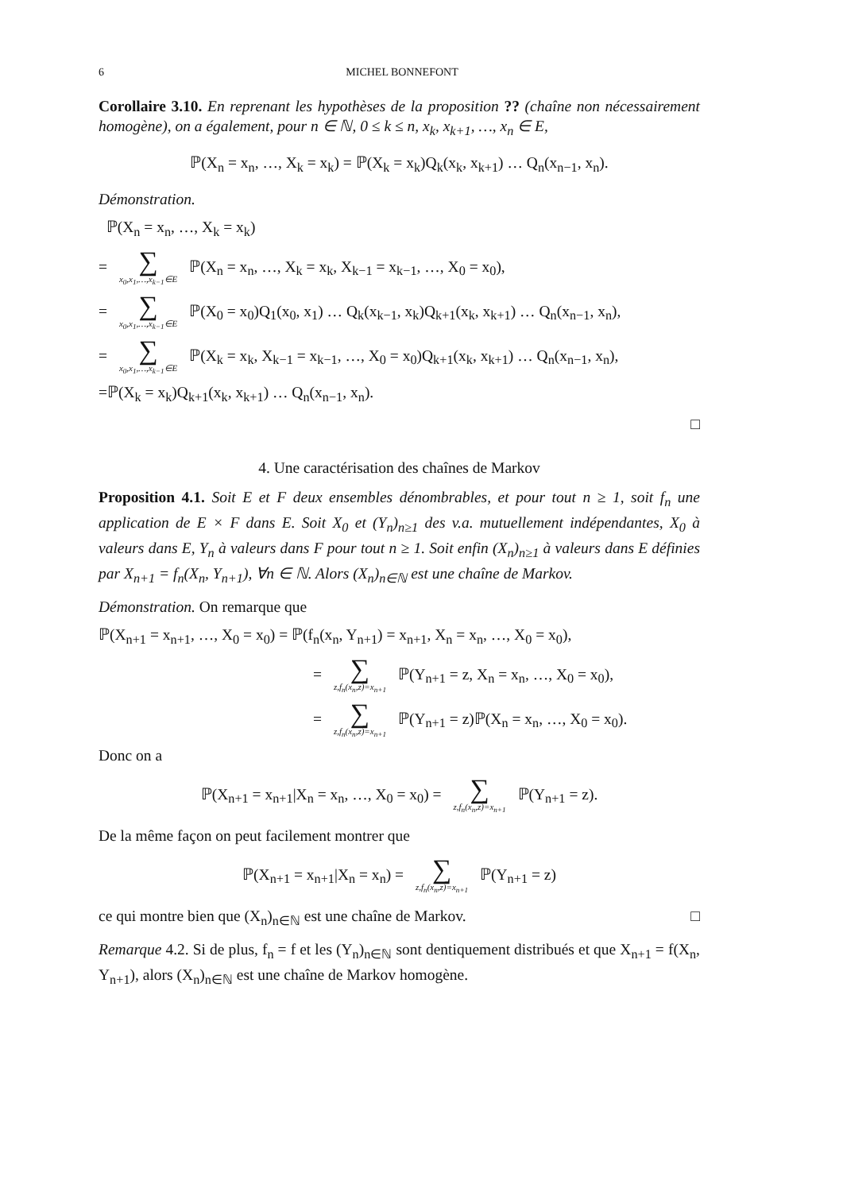6 MICHEL BONNEFONT
Corollaire 3.10. En reprenant les hypothèses de la proposition ?? (chaîne non nécessairement homogène), on a également, pour n ∈ ℕ, 0 ≤ k ≤ n, x<sub>k</sub>, x<sub>k+1</sub>, …, x<sub>n</sub> ∈ E,
ℙ(X<sub>n</sub> = x<sub>n</sub>, …, X<sub>k</sub> = x<sub>k</sub>) = ℙ(X<sub>k</sub> = x<sub>k</sub>)Q<sub>k</sub>(x<sub>k</sub>, x<sub>k+1</sub>) … Q<sub>n</sub>(x<sub>n−1</sub>, x<sub>n</sub>).
Démonstration.
ℙ(X<sub>n</sub> = x<sub>n</sub>, …, X<sub>k</sub> = x<sub>k</sub>)
= ∑ x<sub>0</sub>,x<sub>1</sub>,…,x<sub>k−1</sub>∈E ℙ(X<sub>n</sub> = x<sub>n</sub>, …, X<sub>k</sub> = x<sub>k</sub>, X<sub>k−1</sub> = x<sub>k−1</sub>, …, X<sub>0</sub> = x<sub>0</sub>),
= ∑ x<sub>0</sub>,x<sub>1</sub>,…,x<sub>k−1</sub>∈E ℙ(X<sub>0</sub> = x<sub>0</sub>)Q<sub>1</sub>(x<sub>0</sub>, x<sub>1</sub>) … Q<sub>k</sub>(x<sub>k−1</sub>, x<sub>k</sub>)Q<sub>k+1</sub>(x<sub>k</sub>, x<sub>k+1</sub>) … Q<sub>n</sub>(x<sub>n−1</sub>, x<sub>n</sub>),
= ∑ x<sub>0</sub>,x<sub>1</sub>,…,x<sub>k−1</sub>∈E ℙ(X<sub>k</sub> = x<sub>k</sub>, X<sub>k−1</sub> = x<sub>k−1</sub>, …, X<sub>0</sub> = x<sub>0</sub>)Q<sub>k+1</sub>(x<sub>k</sub>, x<sub>k+1</sub>) … Q<sub>n</sub>(x<sub>n−1</sub>, x<sub>n</sub>),
=ℙ(X<sub>k</sub> = x<sub>k</sub>)Q<sub>k+1</sub>(x<sub>k</sub>, x<sub>k+1</sub>) … Q<sub>n</sub>(x<sub>n−1</sub>, x<sub>n</sub>).
□
4. Une caractérisation des chaînes de Markov
Proposition 4.1. Soit E et F deux ensembles dénombrables, et pour tout n ≥ 1, soit f<sub>n</sub> une application de E × F dans E. Soit X<sub>0</sub> et (Y<sub>n</sub>)<sub>n≥1</sub> des v.a. mutuellement indépendantes, X<sub>0</sub> à valeurs dans E, Y<sub>n</sub> à valeurs dans F pour tout n ≥ 1. Soit enfin (X<sub>n</sub>)<sub>n≥1</sub> à valeurs dans E définies par X<sub>n+1</sub> = f<sub>n</sub>(X<sub>n</sub>, Y<sub>n+1</sub>), ∀n ∈ ℕ. Alors (X<sub>n</sub>)<sub>n∈ℕ</sub> est une chaîne de Markov.
Démonstration. On remarque que
ℙ(X<sub>n+1</sub> = x<sub>n+1</sub>, …, X<sub>0</sub> = x<sub>0</sub>) = ℙ(f<sub>n</sub>(x<sub>n</sub>, Y<sub>n+1</sub>) = x<sub>n+1</sub>, X<sub>n</sub> = x<sub>n</sub>, …, X<sub>0</sub> = x<sub>0</sub>),
= ∑ z,f<sub>n</sub>(x<sub>n</sub>,z)=x<sub>n+1</sub> ℙ(Y<sub>n+1</sub> = z, X<sub>n</sub> = x<sub>n</sub>, …, X<sub>0</sub> = x<sub>0</sub>),
= ∑ z,f<sub>n</sub>(x<sub>n</sub>,z)=x<sub>n+1</sub> ℙ(Y<sub>n+1</sub> = z)ℙ(X<sub>n</sub> = x<sub>n</sub>, …, X<sub>0</sub> = x<sub>0</sub>).
Donc on a
ℙ(X<sub>n+1</sub> = x<sub>n+1</sub>|X<sub>n</sub> = x<sub>n</sub>, …, X<sub>0</sub> = x<sub>0</sub>) = ∑ z,f<sub>n</sub>(x<sub>n</sub>,z)=x<sub>n+1</sub> ℙ(Y<sub>n+1</sub> = z).
De la même façon on peut facilement montrer que
ℙ(X<sub>n+1</sub> = x<sub>n+1</sub>|X<sub>n</sub> = x<sub>n</sub>) = ∑ z,f<sub>n</sub>(x<sub>n</sub>,z)=x<sub>n+1</sub> ℙ(Y<sub>n+1</sub> = z)
ce qui montre bien que (X<sub>n</sub>)<sub>n∈ℕ</sub> est une chaîne de Markov. □
Remarque 4.2. Si de plus, f<sub>n</sub> = f et les (Y<sub>n</sub>)<sub>n∈ℕ</sub> sont dentiquement distribués et que X<sub>n+1</sub> = f(X<sub>n</sub>, Y<sub>n+1</sub>), alors (X<sub>n</sub>)<sub>n∈ℕ</sub> est une chaîne de Markov homogène.